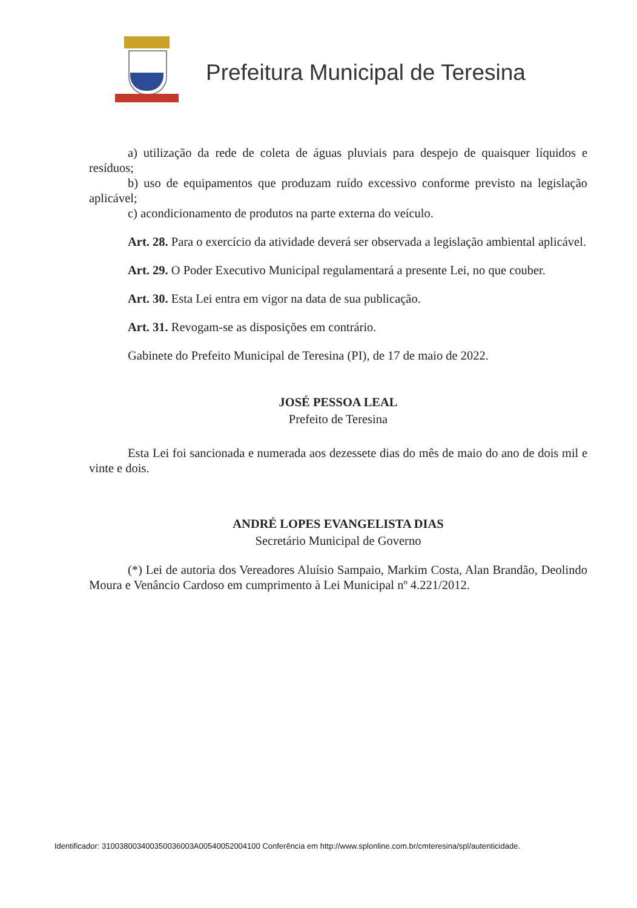Prefeitura Municipal de Teresina
a) utilização da rede de coleta de águas pluviais para despejo de quaisquer líquidos e resíduos;
b) uso de equipamentos que produzam ruído excessivo conforme previsto na legislação aplicável;
c) acondicionamento de produtos na parte externa do veículo.
Art. 28. Para o exercício da atividade deverá ser observada a legislação ambiental aplicável.
Art. 29. O Poder Executivo Municipal regulamentará a presente Lei, no que couber.
Art. 30. Esta Lei entra em vigor na data de sua publicação.
Art. 31. Revogam-se as disposições em contrário.
Gabinete do Prefeito Municipal de Teresina (PI), de 17 de maio de 2022.
JOSÉ PESSOA LEAL
Prefeito de Teresina
Esta Lei foi sancionada e numerada aos dezessete dias do mês de maio do ano de dois mil e vinte e dois.
ANDRÉ LOPES EVANGELISTA DIAS
Secretário Municipal de Governo
(*) Lei de autoria dos Vereadores Aluísio Sampaio, Markim Costa, Alan Brandão, Deolindo Moura e Venâncio Cardoso em cumprimento à Lei Municipal nº 4.221/2012.
Identificador: 310038003400350036003A00540052004100 Conferência em http://www.splonline.com.br/cmteresina/spl/autenticidade.